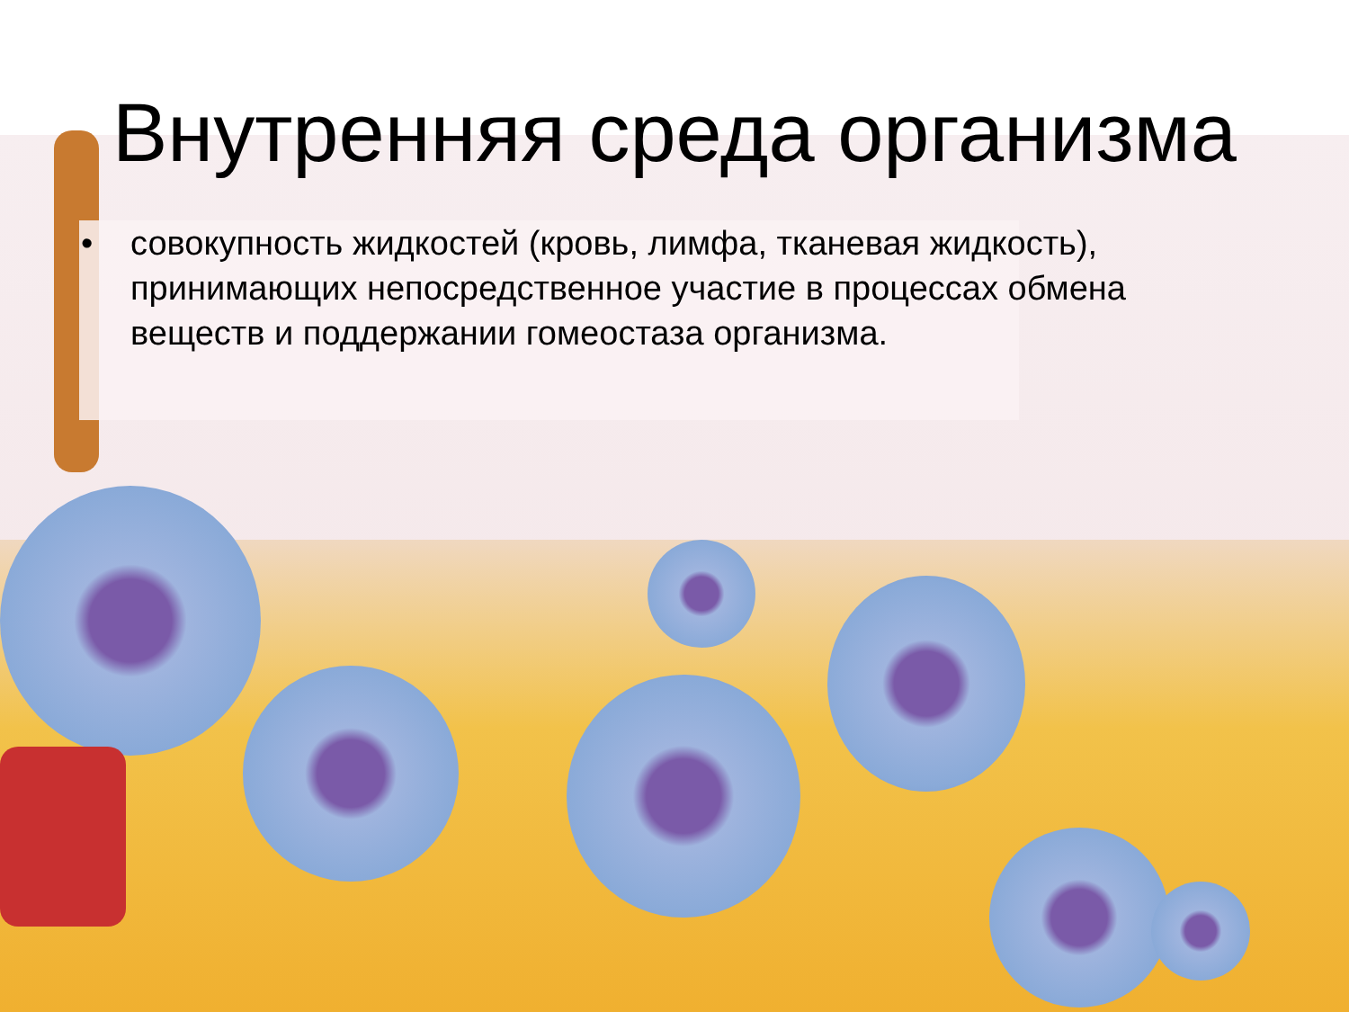Внутренняя среда организма
• совокупность жидкостей (кровь, лимфа, тканевая жидкость), принимающих непосредственное участие в процессах обмена веществ и поддержании гомеостаза организма.